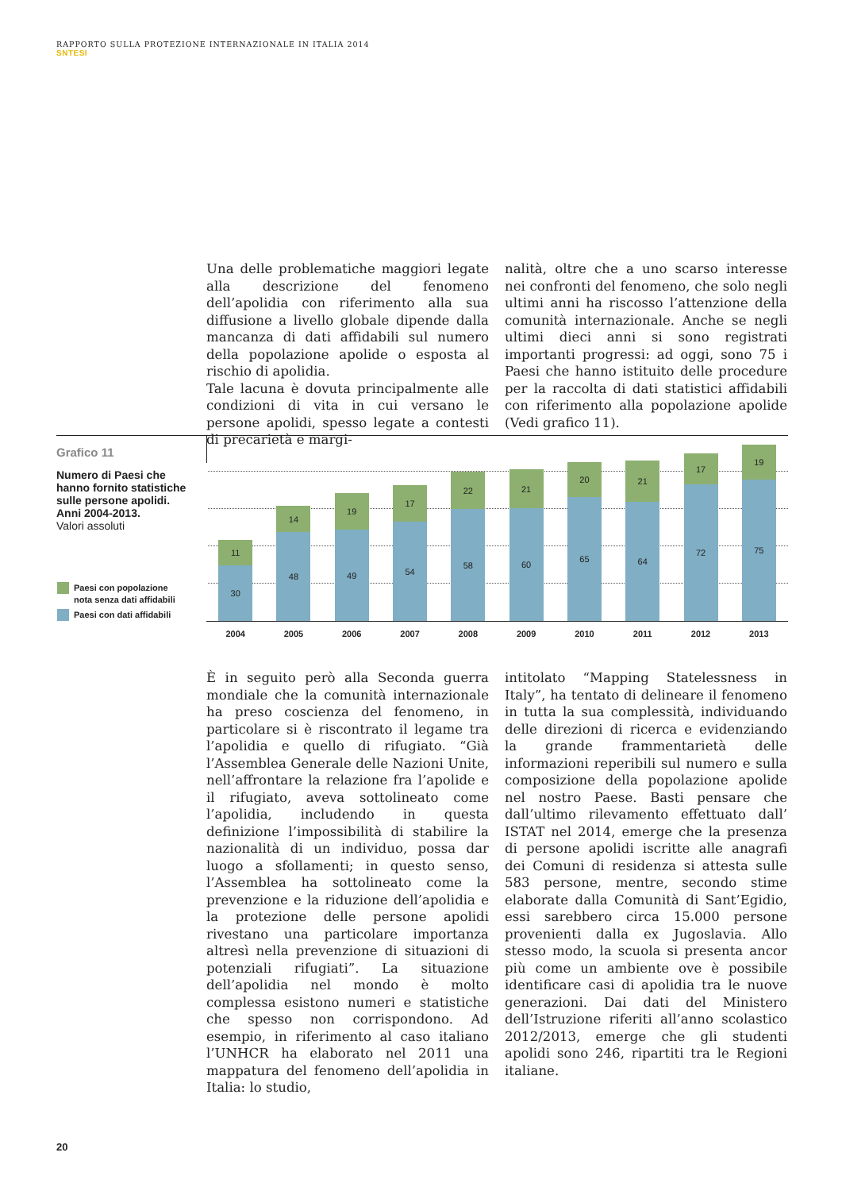RAPPORTO SULLA PROTEZIONE INTERNAZIONALE IN ITALIA 2014
SNTESI
Una delle problematiche maggiori legate alla descrizione del fenomeno dell’apolidia con riferimento alla sua diffusione a livello globale dipende dalla mancanza di dati affidabili sul numero della popolazione apolide o esposta al rischio di apolidia.
Tale lacuna è dovuta principalmente alle condizioni di vita in cui versano le persone apolidi, spesso legate a contesti di precarietà e margi-
nalità, oltre che a uno scarso interesse nei confronti del fenomeno, che solo negli ultimi anni ha riscosso l’attenzione della comunità internazionale. Anche se negli ultimi dieci anni si sono registrati importanti progressi: ad oggi, sono 75 i Paesi che hanno istituito delle procedure per la raccolta di dati statistici affidabili con riferimento alla popolazione apolide (Vedi grafico 11).
Grafico 11
Numero di Paesi che hanno fornito statistiche sulle persone apolidi. Anni 2004-2013.
Valori assoluti
Paesi con popolazione
nota senza dati affidabili
Paesi con dati affidabili
11
30
14
48
19
49
17
54
22
58
21
60
20
65
21
64
17
72
19
75
2004 2005 2006 2007 2008 2009 2010 2011 2012 2013
È in seguito però alla Seconda guerra mondiale che la comunità internazionale ha preso coscienza del fenomeno, in particolare si è riscontrato il legame tra l’apolidia e quello di rifugiato. “Già l’Assemblea Generale delle Nazioni Unite, nell’affrontare la relazione fra l’apolide e il rifugiato, aveva sottolineato come l’apolidia, includendo in questa definizione l’impossibilità di stabilire la nazionalità di un individuo, possa dar luogo a sfollamenti; in questo senso, l’Assemblea ha sottolineato come la prevenzione e la riduzione dell’apolidia e la protezione delle persone apolidi rivestano una particolare importanza altresì nella prevenzione di situazioni di potenziali rifugiati”. La situazione dell’apolidia nel mondo è molto complessa esistono numeri e statistiche che spesso non corrispondono. Ad esempio, in riferimento al caso italiano l’UNHCR ha elaborato nel 2011 una mappatura del fenomeno dell’apolidia in Italia: lo studio,
intitolato “Mapping Statelessness in Italy”, ha tentato di delineare il fenomeno in tutta la sua complessità, individuando delle direzioni di ricerca e evidenziando la grande frammentarietà delle informazioni reperibili sul numero e sulla composizione della popolazione apolide nel nostro Paese. Basti pensare che dall’ultimo rilevamento effettuato dall’ ISTAT nel 2014, emerge che la presenza di persone apolidi iscritte alle anagrafi dei Comuni di residenza si attesta sulle 583 persone, mentre, secondo stime elaborate dalla Comunità di Sant’Egidio, essi sarebbero circa 15.000 persone provenienti dalla ex Jugoslavia. Allo stesso modo, la scuola si presenta ancor più come un ambiente ove è possibile identificare casi di apolidia tra le nuove generazioni. Dai dati del Ministero dell’Istruzione riferiti all’anno scolastico 2012/2013, emerge che gli studenti apolidi sono 246, ripartiti tra le Regioni italiane.
20